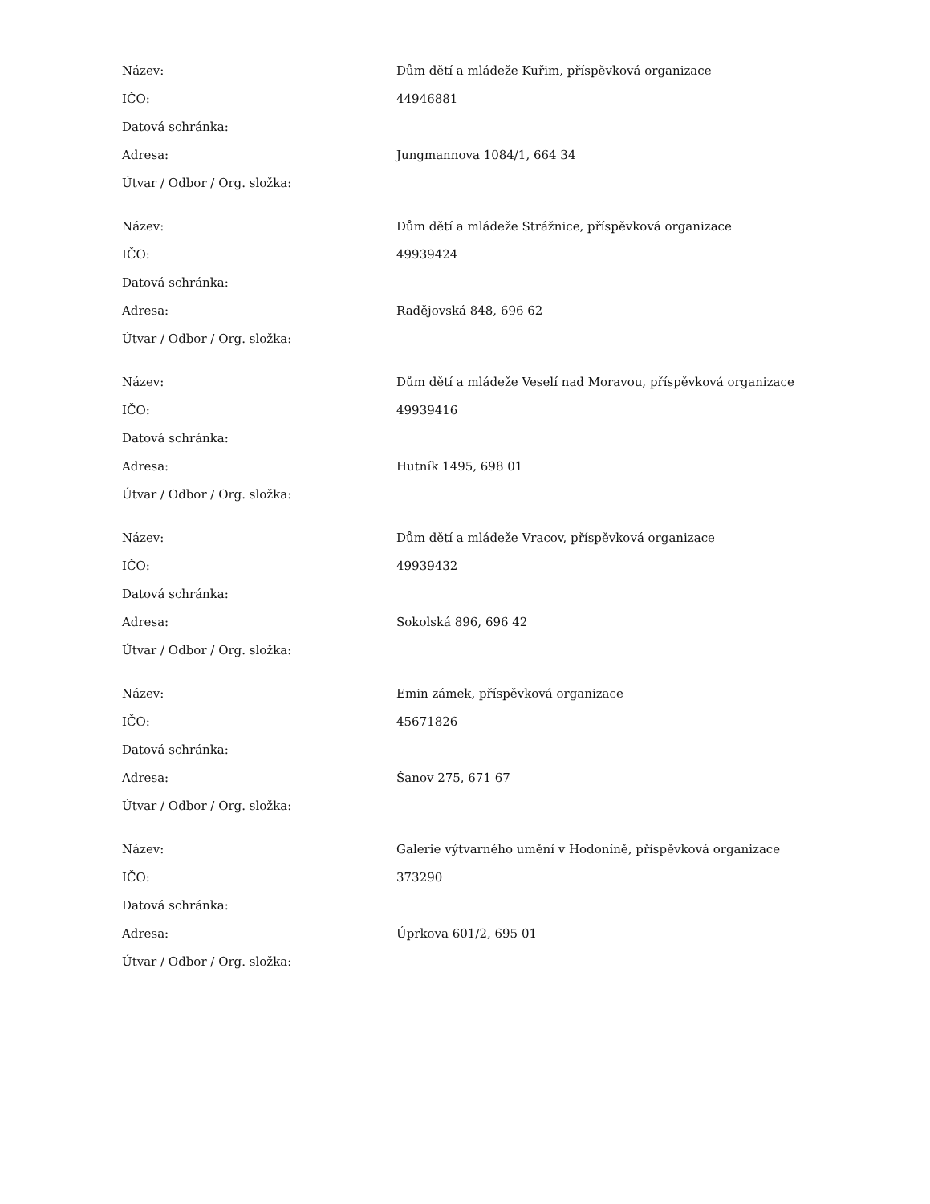| Název: | Dům dětí a mládeže Kuřim, příspěvková organizace |
| IČO: | 44946881 |
| Datová schránka: | |
| Adresa: | Jungmannova 1084/1, 664 34 |
| Útvar / Odbor / Org. složka: | |
| Název: | Dům dětí a mládeže Strážnice, příspěvková organizace |
| IČO: | 49939424 |
| Datová schránka: | |
| Adresa: | Radějovská 848, 696 62 |
| Útvar / Odbor / Org. složka: | |
| Název: | Dům dětí a mládeže Veselí nad Moravou, příspěvková organizace |
| IČO: | 49939416 |
| Datová schránka: | |
| Adresa: | Hutník 1495, 698 01 |
| Útvar / Odbor / Org. složka: | |
| Název: | Dům dětí a mládeže Vracov, příspěvková organizace |
| IČO: | 49939432 |
| Datová schránka: | |
| Adresa: | Sokolská 896, 696 42 |
| Útvar / Odbor / Org. složka: | |
| Název: | Emin zámek, příspěvková organizace |
| IČO: | 45671826 |
| Datová schránka: | |
| Adresa: | Šanov 275, 671 67 |
| Útvar / Odbor / Org. složka: | |
| Název: | Galerie výtvarného umění v Hodoníně, příspěvková organizace |
| IČO: | 373290 |
| Datová schránka: | |
| Adresa: | Úprkova 601/2, 695 01 |
| Útvar / Odbor / Org. složka: | |